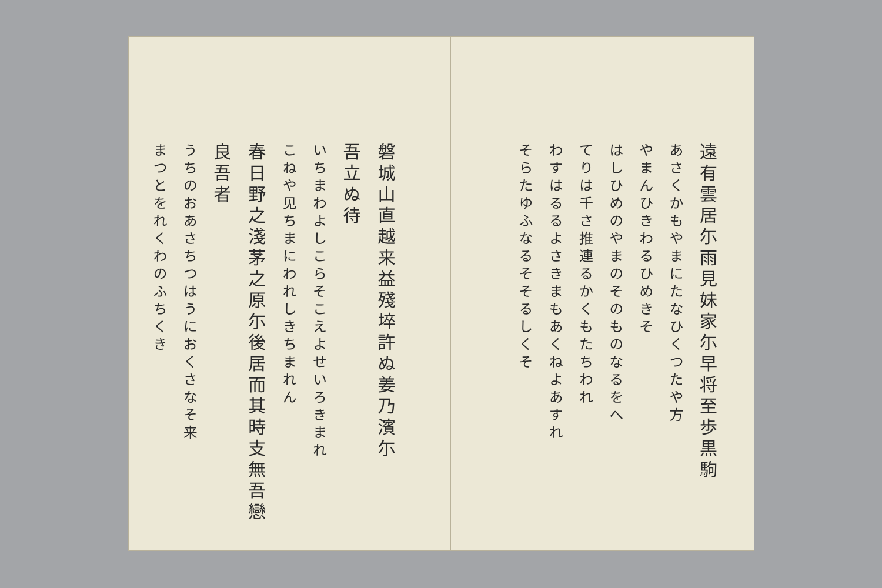磐城山直越来益殘埣許ぬ姜乃濱尓
吾立ぬ待
いちまわよしこらそこえよせいろきまれ
こねや见ちまにわれしきちまれん
春日野之淺茅之原尓後居而其時支無吾戀
良吾者
うちのおあさちつはうにおくさなそ来
まつとをれくわのふちくき
遠有雲居尓雨見妹家尓早将至歩黒駒
あさくかもやまにたなひくつたや方
やまんひきわるひめきそ
はしひめのやまのそのものなるをへ
てりは千さ推連るかくもたちわれ
わすはるるよさきまもあくねよあすれ
そらたゆふなるそそるしくそ